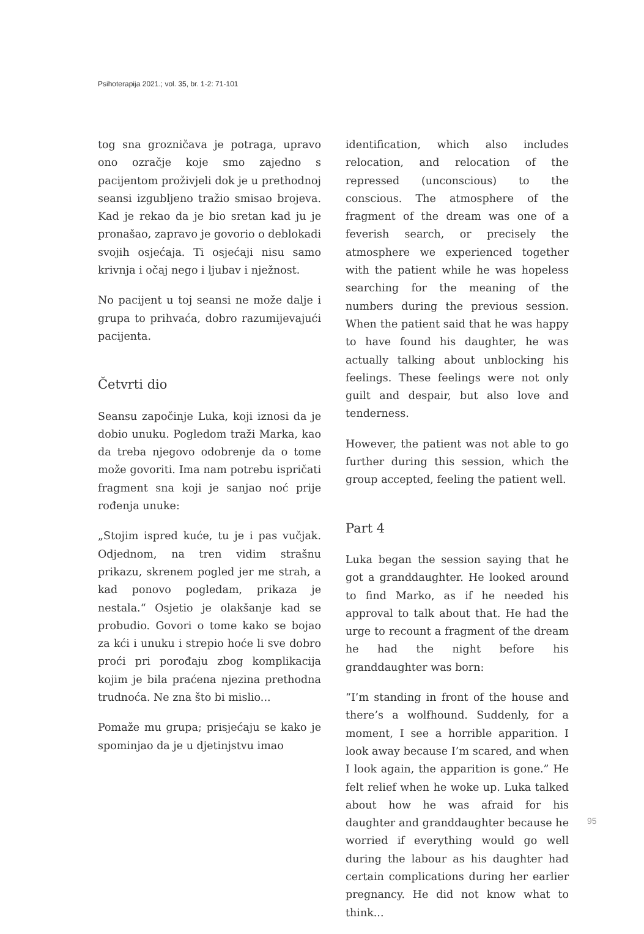Psihoterapija 2021.; vol. 35, br. 1-2: 71-101
tog sna grozničava je potraga, upravo ono ozračje koje smo zajedno s pacijentom proživjeli dok je u prethodnoj seansi izgubljeno tražio smisao brojeva. Kad je rekao da je bio sretan kad ju je pronašao, zapravo je govorio o deblokadi svojih osjećaja. Ti osjećaji nisu samo krivnja i očaj nego i ljubav i nježnost.
No pacijent u toj seansi ne može dalje i grupa to prihvaća, dobro razumijevajući pacijenta.
Četvrti dio
Seansu započinje Luka, koji iznosi da je dobio unuku. Pogledom traži Marka, kao da treba njegovo odobrenje da o tome može govoriti. Ima nam potrebu ispričati fragment sna koji je sanjao noć prije rođenja unuke:
„Stojim ispred kuće, tu je i pas vučjak. Odjednom, na tren vidim strašnu prikazu, skrenem pogled jer me strah, a kad ponovo pogledam, prikaza je nestala.“ Osjetio je olakšanje kad se probudio. Govori o tome kako se bojao za kći i unuku i strepio hoće li sve dobro proći pri porođaju zbog komplikacija kojim je bila praćena njezina prethodna trudnoća. Ne zna što bi mislio...
Pomaže mu grupa; prisjećaju se kako je spominjao da je u djetinjstvu imao
identification, which also includes relocation, and relocation of the repressed (unconscious) to the conscious. The atmosphere of the fragment of the dream was one of a feverish search, or precisely the atmosphere we experienced together with the patient while he was hopeless searching for the meaning of the numbers during the previous session. When the patient said that he was happy to have found his daughter, he was actually talking about unblocking his feelings. These feelings were not only guilt and despair, but also love and tenderness.
However, the patient was not able to go further during this session, which the group accepted, feeling the patient well.
Part 4
Luka began the session saying that he got a granddaughter. He looked around to find Marko, as if he needed his approval to talk about that. He had the urge to recount a fragment of the dream he had the night before his granddaughter was born:
“I’m standing in front of the house and there’s a wolfhound. Suddenly, for a moment, I see a horrible apparition. I look away because I’m scared, and when I look again, the apparition is gone.” He felt relief when he woke up. Luka talked about how he was afraid for his daughter and granddaughter because he worried if everything would go well during the labour as his daughter had certain complications during her earlier pregnancy. He did not know what to think...
95